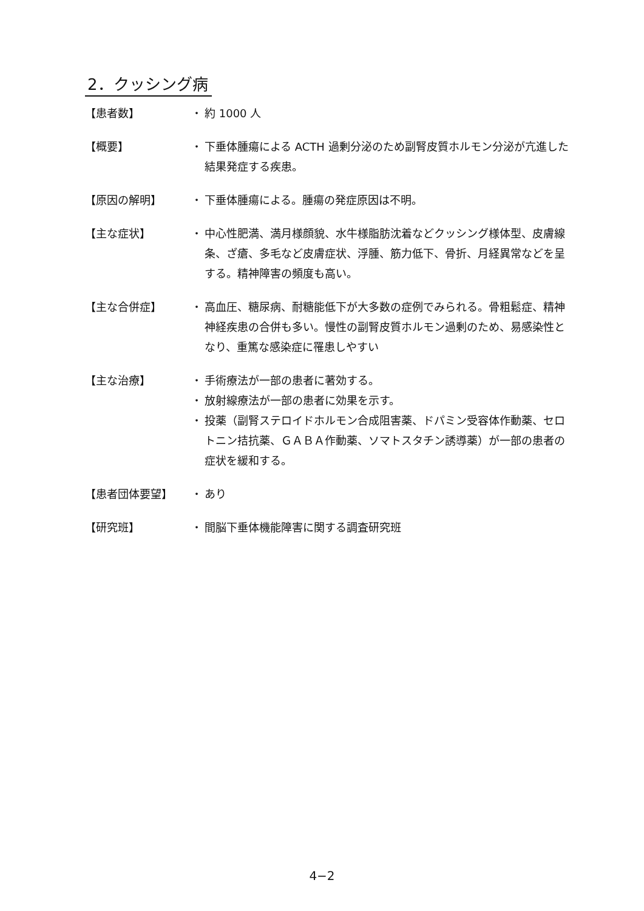2．クッシング病
【患者数】 ・ 約 1000 人
【概要】 ・ 下垂体腫瘍による ACTH 過剰分泌のため副腎皮質ホルモン分泌が亢進した結果発症する疾患。
【原因の解明】 ・ 下垂体腫瘍による。腫瘍の発症原因は不明。
【主な症状】 ・ 中心性肥満、満月様顔貌、水牛様脂肪沈着などクッシング様体型、皮膚線条、ざ瘡、多毛など皮膚症状、浮腫、筋力低下、骨折、月経異常などを呈する。精神障害の頻度も高い。
【主な合併症】 ・ 高血圧、糖尿病、耐糖能低下が大多数の症例でみられる。骨粗鬆症、精神神経疾患の合併も多い。慢性の副腎皮質ホルモン過剰のため、易感染性となり、重篤な感染症に罹患しやすい
【主な治療】 ・ 手術療法が一部の患者に著効する。
・ 放射線療法が一部の患者に効果を示す。
・ 投薬（副腎ステロイドホルモン合成阻害薬、ドパミン受容体作動薬、セロトニン拮抗薬、ＧＡＢＡ作動薬、ソマトスタチン誘導薬）が一部の患者の症状を緩和する。
【患者団体要望】 ・ あり
【研究班】 ・ 間脳下垂体機能障害に関する調査研究班
4−2